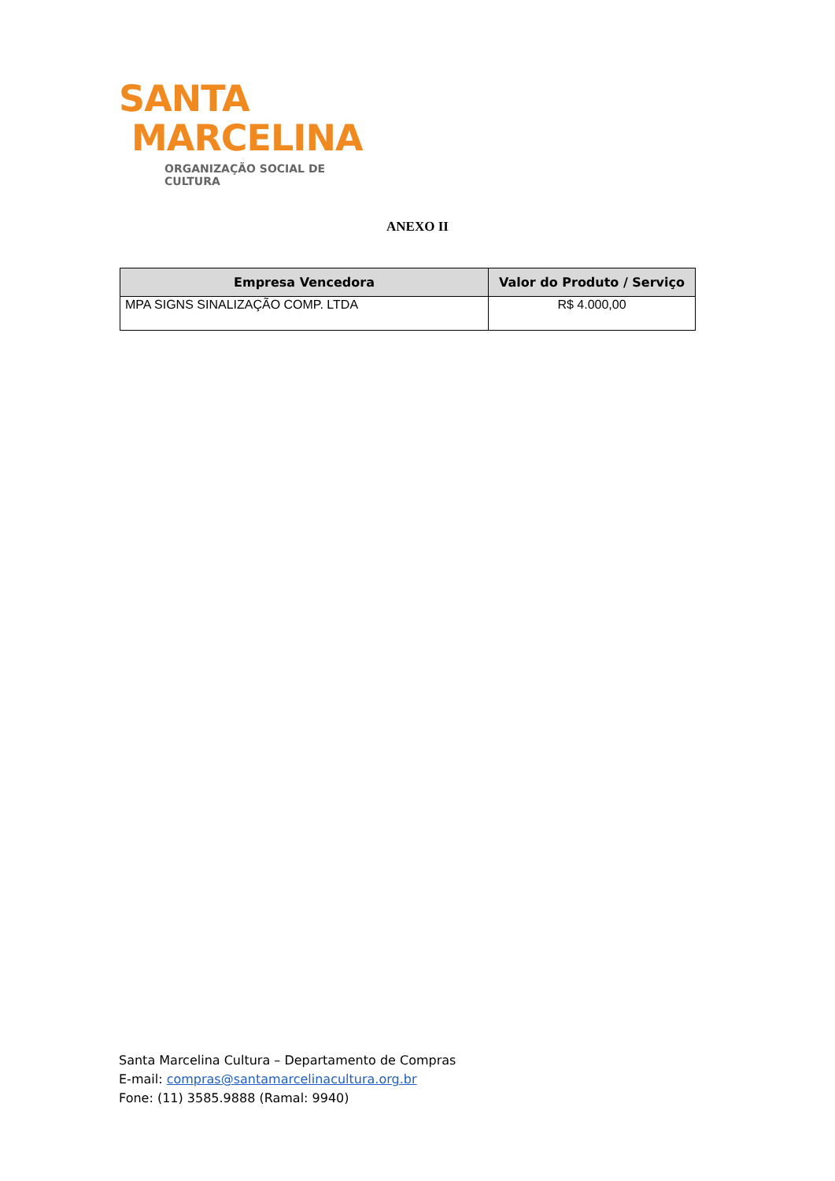SANTA
MARCELINA
ORGANIZAÇÃO SOCIAL DE CULTURA
ANEXO II
| Empresa Vencedora | Valor do Produto / Serviço |
| --- | --- |
| MPA SIGNS SINALIZAÇÃO COMP. LTDA | R$ 4.000,00 |
Santa Marcelina Cultura – Departamento de Compras
E-mail: compras@santamarcelinacultura.org.br
Fone: (11) 3585.9888 (Ramal: 9940)